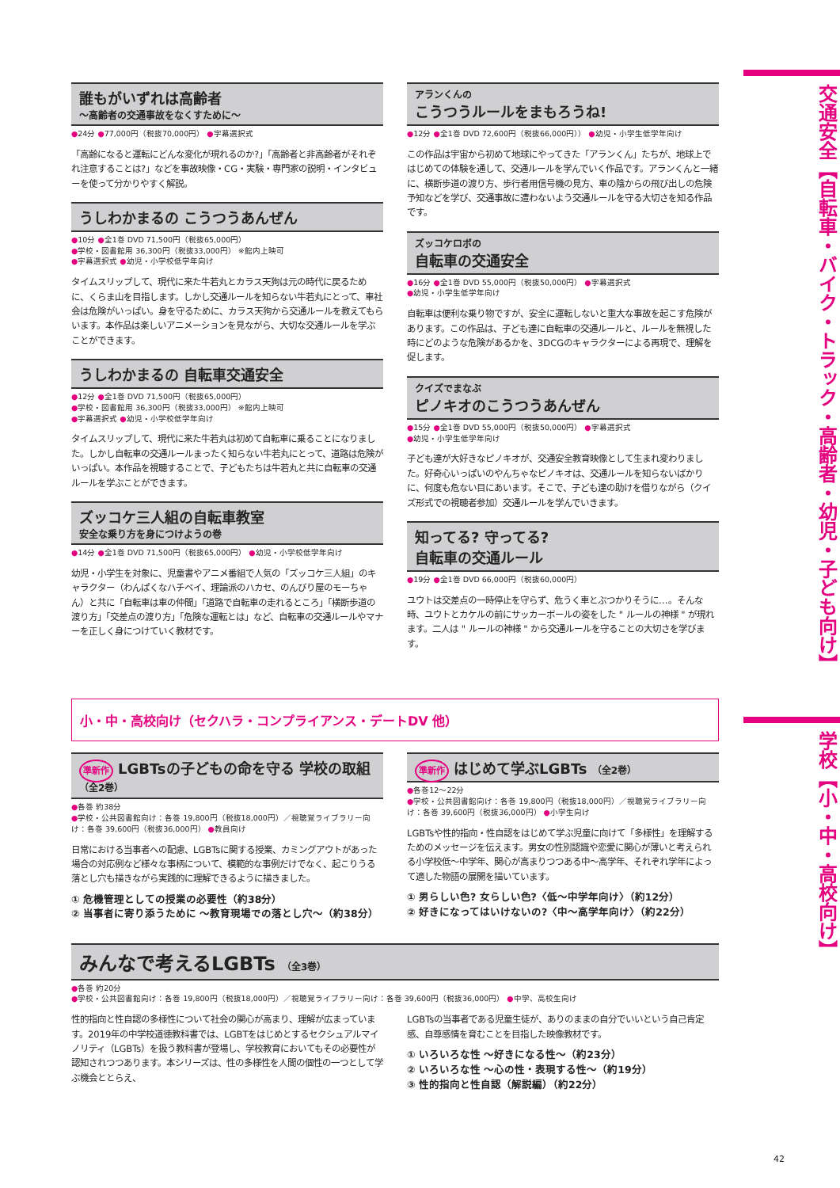誰もがいずれは高齢者
～高齢者の交通事故をなくすために～
●24分 ●77,000円（税抜70,000円） ●字幕選択式
「高齢になると運転にどんな変化が現れるのか?」「高齢者と非高齢者がそれぞれ注意することは?」などを事故映像・CG・実験・専門家の説明・インタビューを使って分かりやすく解説。
うしわかまるの こうつうあんぜん
●10分 ●全1巻 DVD 71,500円（税抜65,000円）
●学校・図書館用 36,300円（税抜33,000円） ※館内上映可
●字幕選択式 ●幼児・小学校低学年向け
タイムスリップして、現代に来た牛若丸とカラス天狗は元の時代に戻るために、くらま山を目指します。しかし交通ルールを知らない牛若丸にとって、車社会は危険がいっぱい。身を守るために、カラス天狗から交通ルールを教えてもらいます。本作品は楽しいアニメーションを見ながら、大切な交通ルールを学ぶことができます。
うしわかまるの 自転車交通安全
●12分 ●全1巻 DVD 71,500円（税抜65,000円）
●学校・図書館用 36,300円（税抜33,000円） ※館内上映可
●字幕選択式 ●幼児・小学校低学年向け
タイムスリップして、現代に来た牛若丸は初めて自転車に乗ることになりました。しかし自転車の交通ルールまったく知らない牛若丸にとって、道路は危険がいっぱい。本作品を視聴することで、子どもたちは牛若丸と共に自転車の交通ルールを学ぶことができます。
ズッコケ三人組の自転車教室
安全な乗り方を身につけようの巻
●14分 ●全1巻 DVD 71,500円（税抜65,000円） ●幼児・小学校低学年向け
幼児・小学生を対象に、児童書やアニメ番組で人気の「ズッコケ三人組」のキャラクター（わんぱくなハチベイ、理論派のハカセ、のんびり屋のモーちゃん）と共に「自転車は車の仲間」「道路で自転車の走れるところ」「横断歩道の渡り方」「交差点の渡り方」「危険な運転とは」など、自転車の交通ルールやマナーを正しく身につけていく教材です。
アランくんの
こうつうルールをまもろうね!
●12分 ●全1巻 DVD 72,600円（税抜66,000円）） ●幼児・小学生低学年向け
この作品は宇宙から初めて地球にやってきた「アランくん」たちが、地球上ではじめての体験を通して、交通ルールを学んでいく作品です。アランくんと一緒に、横断歩道の渡り方、歩行者用信号機の見方、車の陰からの飛び出しの危険予知などを学び、交通事故に遭わないよう交通ルールを守る大切さを知る作品です。
ズッコケロボの
自転車の交通安全
●16分 ●全1巻 DVD 55,000円（税抜50,000円） ●字幕選択式
●幼児・小学生低学年向け
自転車は便利な乗り物ですが、安全に運転しないと重大な事故を起こす危険があります。この作品は、子ども達に自転車の交通ルールと、ルールを無視した時にどのような危険があるかを、3DCGのキャラクターによる再現で、理解を促します。
クイズでまなぶ
ピノキオのこうつうあんぜん
●15分 ●全1巻 DVD 55,000円（税抜50,000円） ●字幕選択式
●幼児・小学生低学年向け
子ども達が大好きなピノキオが、交通安全教育映像として生まれ変わりました。好奇心いっぱいのやんちゃなピノキオは、交通ルールを知らないばかりに、何度も危ない目にあいます。そこで、子ども達の助けを借りながら（クイズ形式での視聴者参加）交通ルールを学んでいきます。
知ってる? 守ってる?
自転車の交通ルール
●19分 ●全1巻 DVD 66,000円（税抜60,000円）
ユウトは交差点の一時停止を守らず、危うく車とぶつかりそうに…。そんな時、ユウトとカケルの前にサッカーボールの姿をした " ルールの神様 " が現れます。二人は " ルールの神様 " から交通ルールを守ることの大切さを学びます。
小・中・高校向け（セクハラ・コンプライアンス・デートDV 他）
準新作 LGBTsの子どもの命を守る 学校の取組 （全2巻）
●各巻 約38分
●学校・公共図書館向け：各巻 19,800円（税抜18,000円）／視聴覚ライブラリー向け：各巻 39,600円（税抜36,000円） ●教員向け
日常における当事者への配慮、LGBTsに関する授業、カミングアウトがあった場合の対応例など様々な事柄について、模範的な事例だけでなく、起こりうる落とし穴も描きながら実践的に理解できるように描きました。
① 危機管理としての授業の必要性（約38分）
② 当事者に寄り添うために ～教育現場での落とし穴～（約38分）
準新作 はじめて学ぶLGBTs （全2巻）
●各巻12～22分
●学校・公共図書館向け：各巻 19,800円（税抜18,000円）／視聴覚ライブラリー向け：各巻 39,600円（税抜36,000円） ●小学生向け
LGBTsや性的指向・性自認をはじめて学ぶ児童に向けて「多様性」を理解するためのメッセージを伝えます。男女の性別認識や恋愛に関心が薄いと考えられる小学校低～中学年、関心が高まりつつある中～高学年、それぞれ学年によって適した物語の展開を描いています。
① 男らしい色? 女らしい色?〈低～中学年向け〉（約12分）
② 好きになってはいけないの?〈中～高学年向け〉（約22分）
みんなで考えるLGBTs （全3巻）
●各巻 約20分
●学校・公共図書館向け：各巻 19,800円（税抜18,000円）／視聴覚ライブラリー向け：各巻 39,600円（税抜36,000円） ●中学、高校生向け
性的指向と性自認の多様性について社会の関心が高まり、理解が広まっています。2019年の中学校道徳教科書では、LGBTをはじめとするセクシュアルマイノリティ（LGBTs）を扱う教科書が登場し、学校教育においてもその必要性が認知されつつあります。本シリーズは、性の多様性を人間の個性の一つとして学ぶ機会ととらえ、
LGBTsの当事者である児童生徒が、ありのままの自分でいいという自己肯定感、自尊感情を育むことを目指した映像教材です。
① いろいろな性 ～好きになる性～（約23分）
② いろいろな性 ～心の性・表現する性～（約19分）
③ 性的指向と性自認（解説編）（約22分）
交通安全【自転車・バイク・トラック・高齢者・幼児・子ども向け】
学校【小・中・高校向け】
42